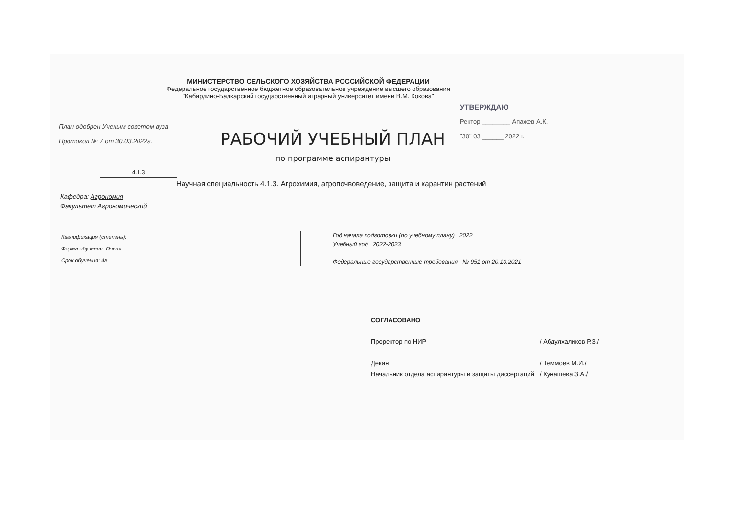МИНИСТЕРСТВО СЕЛЬСКОГО ХОЗЯЙСТВА РОССИЙСКОЙ ФЕДЕРАЦИИ
Федеральное государственное бюджетное образовательное учреждение высшего образования
"Кабардино-Балкарский государственный аграрный университет имени В.М. Кокова"
План одобрен Ученым советом вуза
Протокол № 7 от 30.03.2022г.
РАБОЧИЙ УЧЕБНЫЙ ПЛАН
по программе аспирантуры
УТВЕРЖДАЮ
Ректор ________ Апажев А.К.
"30" 03 ______ 2022 г.
4.1.3
Научная специальность 4.1.3. Агрохимия, агропочвоведение, защита и карантин растений
Кафедра: Агрономия
Факультет Агрономический
| Квалификация (степень): |
| Форма обучения: Очная |
| Срок обучения: 4г |
Год начала подготовки (по учебному плану) 2022
Учебный год 2022-2023
Федеральные государственные требования № 951 от 20.10.2021
СОГЛАСОВАНО
Проректор по НИР / Абдулхаликов Р.З./
Декан / Теммоев М.И./
Начальник отдела аспирантуры и защиты диссертаций / Кунашева З.А./